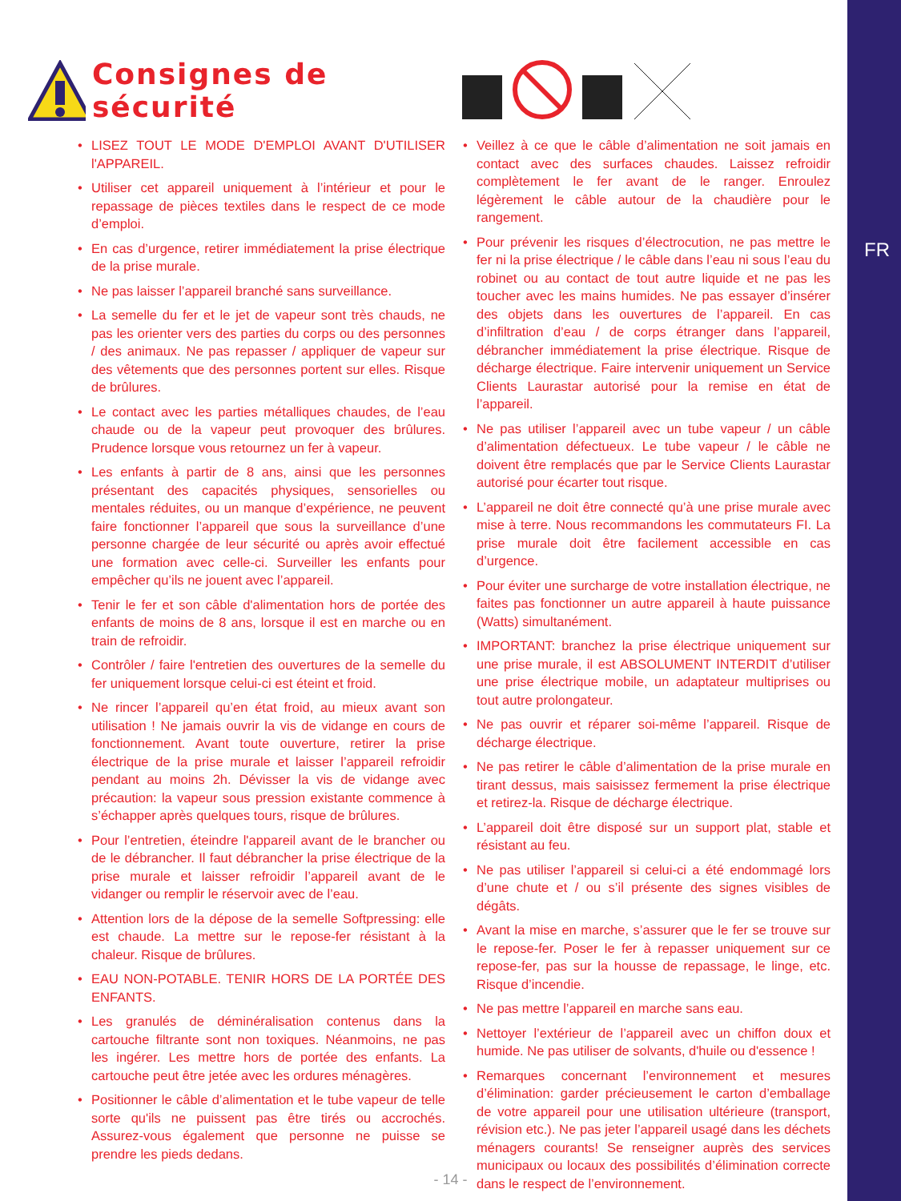FR
Consignes de sécurité
• LISEZ TOUT LE MODE D'EMPLOI AVANT D'UTILISER l'APPAREIL.
• Utiliser cet appareil uniquement à l’intérieur et pour le repassage de pièces textiles dans le respect de ce mode d’emploi.
• En cas d’urgence, retirer immédiatement la prise électrique de la prise murale.
• Ne pas laisser l’appareil branché sans surveillance.
• La semelle du fer et le jet de vapeur sont très chauds, ne pas les orienter vers des parties du corps ou des personnes / des ani­maux. Ne pas repasser / appliquer de vapeur sur des vêtements que des personnes portent sur elles. Risque de brûlures.
• Le contact avec les parties métalliques chaudes, de l’eau chaude ou de la vapeur peut provoquer des brûlures. Prudence lorsque vous retournez un fer à vapeur.
• Les enfants à partir de 8 ans, ainsi que les personnes présentant des capacités physiques, sensorielles ou mentales réduites, ou un manque d’expérience, ne peuvent faire fonctionner l’appareil que sous la surveillance d’une personne chargée de leur sécurité ou après avoir effectué une formation avec celle-ci. Surveiller les enfants pour empêcher qu’ils ne jouent avec l’appareil.
• Tenir le fer et son câble d'alimentation hors de portée des enfants de moins de 8 ans, lorsque il est en marche ou en train de refroidir.
• Contrôler / faire l'entretien des ouvertures de la semelle du fer uniquement lorsque celui-ci est éteint et froid.
• Ne rincer l’appareil qu’en état froid, au mieux avant son utilisation ! Ne jamais ouvrir la vis de vidange en cours de fonctionnement. Avant toute ouverture, retirer la prise électrique de la prise murale et laisser l’appareil refroidir pendant au moins 2h. Dévisser la vis de vidange avec précaution: la vapeur sous pression existante commence à s’échapper après quelques tours, risque de brûlures.
• Pour l’entretien, éteindre l'appareil avant de le brancher ou de le débrancher. Il faut débrancher la prise électrique de la prise murale et laisser refroidir l’appareil avant de le vidanger ou remplir le réservoir avec de l’eau.
• Attention lors de la dépose de la semelle Softpressing: elle est chaude. La mettre sur le repose-fer résistant à la chaleur. Risque de brûlures.
• EAU NON-POTABLE. TENIR HORS DE LA PORTÉE DES ENFANTS.
• Les granulés de déminéralisation contenus dans la cartouche filtrante sont non toxiques. Néanmoins, ne pas les ingérer. Les mettre hors de portée des enfants. La cartouche peut être jetée avec les ordures ménagères.
• Positionner le câble d’alimentation et le tube vapeur de telle sorte qu'ils ne puissent pas être tirés ou accrochés. Assurez-vous également que personne ne puisse se prendre les pieds dedans.
• Veillez à ce que le câble d’alimentation ne soit jamais en contact avec des surfaces chaudes. Laissez refroidir complètement le fer avant de le ranger. Enroulez légèrement le câble autour de la chaudière pour le rangement.
• Pour prévenir les risques d’électrocution, ne pas mettre le fer ni la prise électrique / le câble dans l’eau ni sous l’eau du robinet ou au contact de tout autre liquide et ne pas les toucher avec les mains humides. Ne pas essayer d’insérer des objets dans les ouvertures de l’appareil. En cas d’infiltration d’eau / de corps étranger dans l’appareil, débrancher immédiatement la prise électrique. Risque de décharge électrique. Faire intervenir uniquement un Service Clients Laurastar autorisé pour la remise en état de l’appareil.
• Ne pas utiliser l’appareil avec un tube vapeur / un câble d’alimentation défectueux. Le tube vapeur / le câble ne doivent être remplacés que par le Service Clients Laurastar autorisé pour écarter tout risque.
• L’appareil ne doit être connecté qu’à une prise murale avec mise à terre. Nous recommandons les commutateurs FI. La prise murale doit être facilement accessible en cas d’urgence.
• Pour éviter une surcharge de votre installation électrique, ne faites pas fonctionner un autre appareil à haute puissance (Watts) simultanément.
• IMPORTANT: branchez la prise électrique uniquement sur une prise murale, il est ABSOLUMENT INTERDIT d’utiliser une prise électrique mobile, un adaptateur multiprises ou tout autre prolongateur.
• Ne pas ouvrir et réparer soi-même l’appareil. Risque de décharge électrique.
• Ne pas retirer le câble d’alimentation de la prise murale en tirant dessus, mais saisissez fermement la prise électrique et retirez-la. Risque de décharge électrique.
• L’appareil doit être disposé sur un support plat, stable et résistant au feu.
• Ne pas utiliser l’appareil si celui-ci a été endommagé lors d’une chute et / ou s’il présente des signes visibles de dégâts.
• Avant la mise en marche, s’assurer que le fer se trouve sur le repose-fer. Poser le fer à repasser uniquement sur ce repose-fer, pas sur la housse de repassage, le linge, etc. Risque d’incendie.
• Ne pas mettre l’appareil en marche sans eau.
• Nettoyer l’extérieur de l’appareil avec un chiffon doux et humide. Ne pas utiliser de solvants, d'huile ou d'essence !
• Remarques concernant l’environnement et mesures d’élimination: garder précieusement le carton d’emballage de votre appareil pour une utilisation ultérieure (transport, révision etc.). Ne pas jeter l’appareil usagé dans les déchets ménagers courants! Se renseigner auprès des services municipaux ou locaux des possibilités d’élimination correcte dans le respect de l’environnement.
- 14 -